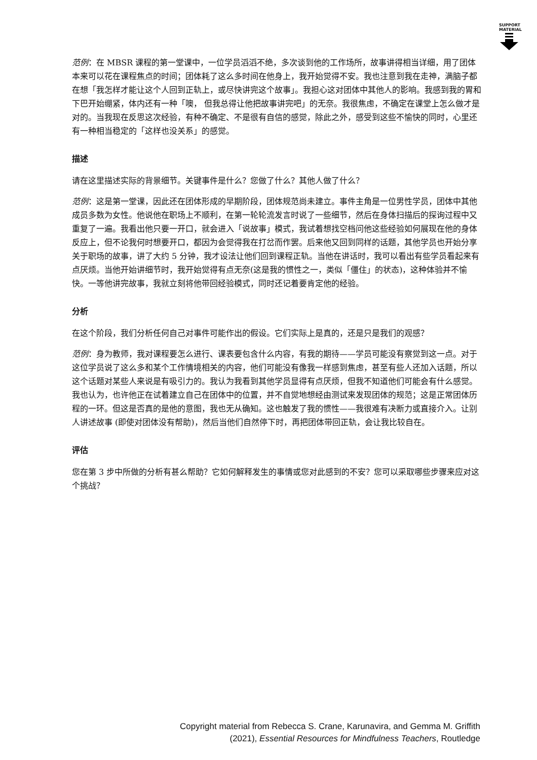SUPPORT MATERIAL
范例：在 MBSR 课程的第一堂课中，一位学员滔滔不绝，多次谈到他的工作场所，故事讲得相当详细，用了团体本来可以花在课程焦点的时间；团体耗了这么多时间在他身上，我开始觉得不安。我也注意到我在走神，满脑子都在想「我怎样才能让这个人回到正轨上，或尽快讲完这个故事」。我担心这对团体中其他人的影响。我感到我的胃和下巴开始绷紧，体内还有一种「噢， 但我总得让他把故事讲完吧」的无奈。我很焦虑，不确定在课堂上怎么做才是对的。当我现在反思这次经验，有种不确定、不是很有自信的感觉，除此之外，感受到这些不愉快的同时，心里还有一种相当稳定的「这样也没关系」的感觉。
描述
请在这里描述实际的背景细节。关键事件是什么？您做了什么？其他人做了什么？
范例：这是第一堂课，因此还在团体形成的早期阶段，团体规范尚未建立。事件主角是一位男性学员，团体中其他成员多数为女性。他说他在职场上不顺利，在第一轮轮流发言时说了一些细节，然后在身体扫描后的探询过程中又重复了一遍。我看出他只要一开口，就会进入「说故事」模式，我试着想找空档问他这些经验如何展现在他的身体反应上，但不论我何时想要开口，都因为会觉得我在打岔而作罢。后来他又回到同样的话题，其他学员也开始分享关于职场的故事，讲了大约 5 分钟，我才设法让他们回到课程正轨。当他在讲话时，我可以看出有些学员看起来有点厌烦。当他开始讲细节时，我开始觉得有点无奈(这是我的惯性之一，类似「僵住」的状态)，这种体验并不愉快。一等他讲完故事，我就立刻将他带回经验模式，同时还记着要肯定他的经验。
分析
在这个阶段，我们分析任何自己对事件可能作出的假设。它们实际上是真的，还是只是我们的观感？
范例：身为教师，我对课程要怎么进行、课表要包含什么内容，有我的期待——学员可能没有察觉到这一点。对于这位学员说了这么多和某个工作情境相关的内容，他们可能没有像我一样感到焦虑，甚至有些人还加入话题，所以这个话题对某些人来说是有吸引力的。我认为我看到其他学员显得有点厌烦，但我不知道他们可能会有什么感觉。我也认为，也许他正在试着建立自己在团体中的位置，并不自觉地想经由测试来发现团体的规范；这是正常团体历程的一环。但这是否真的是他的意图，我也无从确知。这也触发了我的惯性——我很难有决断力或直接介入。让别人讲述故事 (即使对团体没有帮助)，然后当他们自然停下时，再把团体带回正轨，会让我比较自在。
评估
您在第 3 步中所做的分析有甚么帮助？它如何解释发生的事情或您对此感到的不安？您可以采取哪些步骤来应对这个挑战？
Copyright material from Rebecca S. Crane, Karunavira, and Gemma M. Griffith
(2021), Essential Resources for Mindfulness Teachers, Routledge